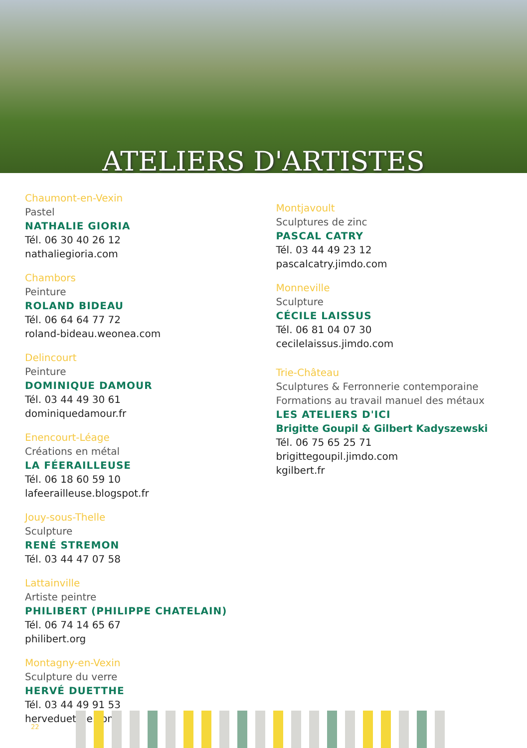ATELIERS D'ARTISTES
Chaumont-en-Vexin
Pastel
NATHALIE GIORIA
Tél. 06 30 40 26 12
nathaliegioria.com
Chambors
Peinture
ROLAND BIDEAU
Tél. 06 64 64 77 72
roland-bideau.weonea.com
Delincourt
Peinture
DOMINIQUE DAMOUR
Tél. 03 44 49 30 61
dominiquedamour.fr
Enencourt-Léage
Créations en métal
LA FÉERAILLEUSE
Tél. 06 18 60 59 10
lafeerailleuse.blogspot.fr
Jouy-sous-Thelle
Sculpture
RENÉ STREMON
Tél. 03 44 47 07 58
Lattainville
Artiste peintre
PHILIBERT (PHILIPPE CHATELAIN)
Tél. 06 74 14 65 67
philibert.org
Montagny-en-Vexin
Sculpture du verre
HERVÉ DUETTHE
Tél. 03 44 49 91 53
herveduetthe.com
Montjavoult
Sculptures de zinc
PASCAL CATRY
Tél. 03 44 49 23 12
pascalcatry.jimdo.com
Monneville
Sculpture
CÉCILE LAISSUS
Tél. 06 81 04 07 30
cecilelaissus.jimdo.com
Trie-Château
Sculptures & Ferronnerie contemporaine
Formations au travail manuel des métaux
LES ATELIERS D'ICI
Brigitte Goupil & Gilbert Kadyszewski
Tél. 06 75 65 25 71
brigittegoupil.jimdo.com
kgilbert.fr
22